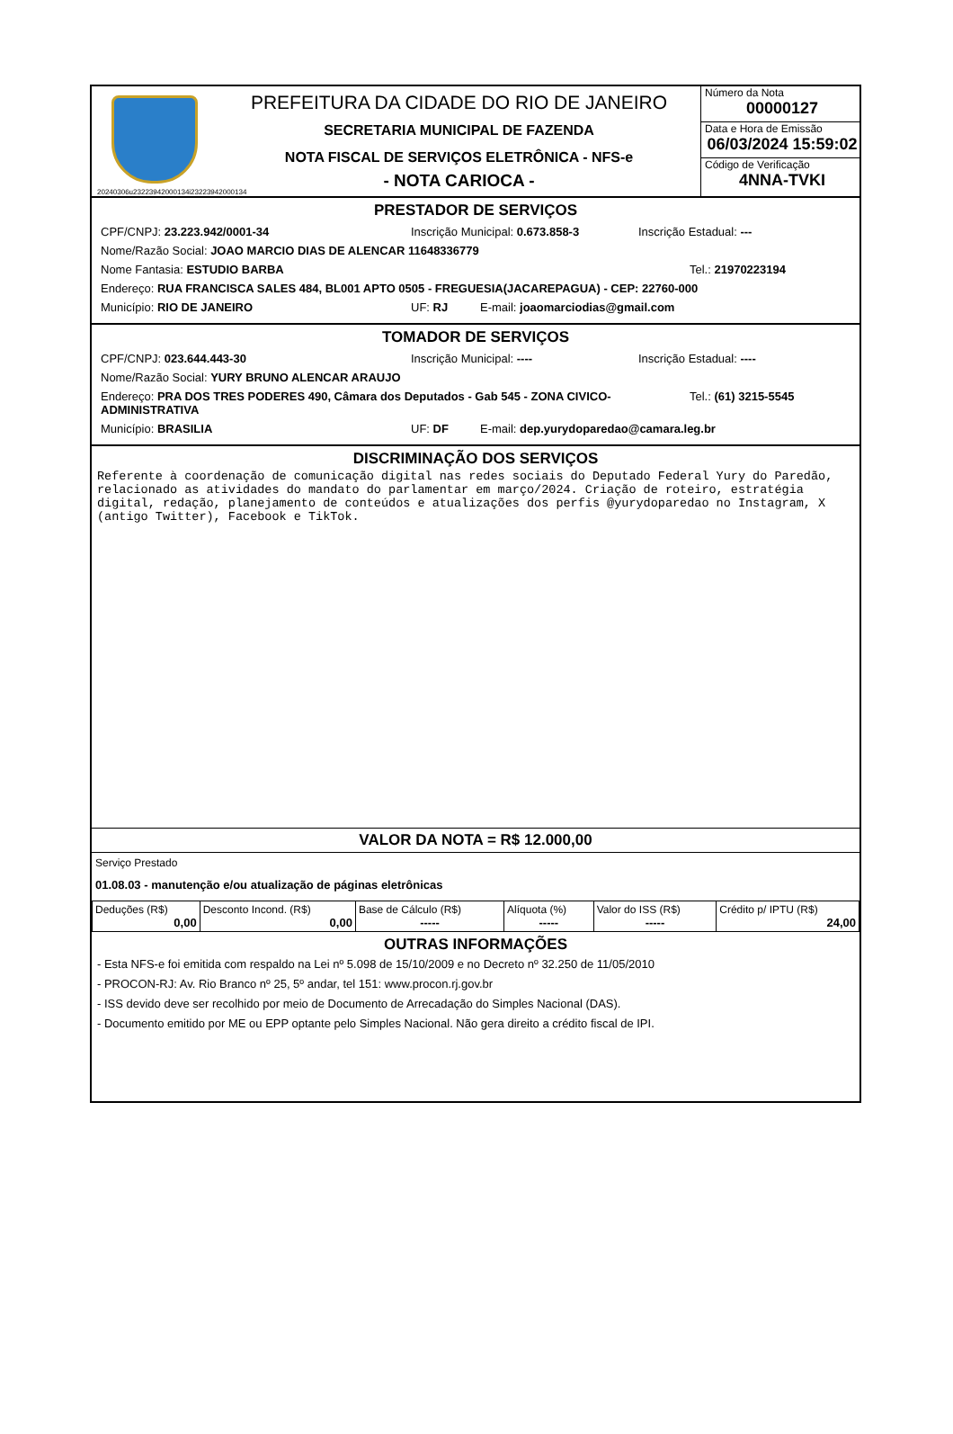20240306u23223942000134i23223942000134
PREFEITURA DA CIDADE DO RIO DE JANEIRO
SECRETARIA MUNICIPAL DE FAZENDA
NOTA FISCAL DE SERVIÇOS ELETRÔNICA - NFS-e
- NOTA CARIOCA -
Número da Nota
00000127
Data e Hora de Emissão
06/03/2024 15:59:02
Código de Verificação
4NNA-TVKI
PRESTADOR DE SERVIÇOS
CPF/CNPJ: 23.223.942/0001-34 Inscrição Municipal: 0.673.858-3 Inscrição Estadual: ---
Nome/Razão Social: JOAO MARCIO DIAS DE ALENCAR 11648336779
Nome Fantasia: ESTUDIO BARBA Tel.: 21970223194
Endereço: RUA FRANCISCA SALES 484, BL001 APTO 0505 - FREGUESIA(JACAREPAGUA) - CEP: 22760-000
Município: RIO DE JANEIRO UF: RJ E-mail: joaomarciodias@gmail.com
TOMADOR DE SERVIÇOS
CPF/CNPJ: 023.644.443-30 Inscrição Municipal: ---- Inscrição Estadual: ----
Nome/Razão Social: YURY BRUNO ALENCAR ARAUJO
Endereço: PRA DOS TRES PODERES 490, Câmara dos Deputados - Gab 545 - ZONA CIVICO-ADMINISTRATIVA Tel.: (61) 3215-5545
Município: BRASILIA UF: DF E-mail: dep.yurydoparedao@camara.leg.br
DISCRIMINAÇÃO DOS SERVIÇOS
Referente à coordenação de comunicação digital nas redes sociais do Deputado Federal Yury do Paredão,  relacionado as atividades do mandato do parlamentar em março/2024. Criação de roteiro, estratégia digital, redação, planejamento de conteúdos e atualizações dos perfis @yurydoparedao no Instagram, X (antigo Twitter), Facebook e TikTok.
VALOR DA NOTA = R$ 12.000,00
Serviço Prestado
01.08.03 - manutenção e/ou atualização de páginas eletrônicas
| Deduções (R$) 0,00 | Desconto Incond. (R$) 0,00 | Base de Cálculo (R$) ----- | Alíquota (%) ----- | Valor do ISS (R$) ----- | Crédito p/ IPTU (R$) 24,00 |
OUTRAS INFORMAÇÕES
- Esta NFS-e foi emitida com respaldo na Lei nº 5.098 de 15/10/2009 e no Decreto nº 32.250 de 11/05/2010
- PROCON-RJ: Av. Rio Branco nº 25, 5º andar, tel 151: www.procon.rj.gov.br
- ISS devido deve ser recolhido por meio de Documento de Arrecadação do Simples Nacional (DAS).
- Documento emitido por ME ou EPP optante pelo Simples Nacional. Não gera direito a crédito fiscal de IPI.